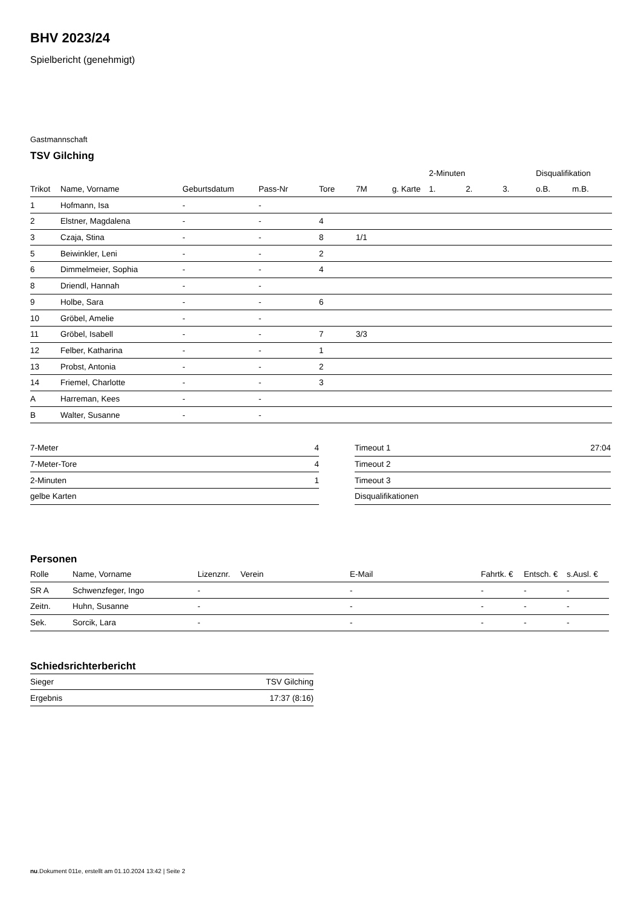BHV 2023/24
Spielbericht (genehmigt)
Gastmannschaft
TSV Gilching
| | | | | | | | 2-Minuten | | | Disqualifikation | |
| --- | --- | --- | --- | --- | --- | --- | --- | --- | --- | --- | --- |
| Trikot | Name, Vorname | Geburtsdatum | Pass-Nr | Tore | 7M | g. Karte | 1. | 2. | 3. | o.B. | m.B. |
| 1 | Hofmann, Isa | - | - | | | | | | | | |
| 2 | Elstner, Magdalena | - | - | 4 | | | | | | | |
| 3 | Czaja, Stina | - | - | 8 | 1/1 | | | | | | |
| 5 | Beiwinkler, Leni | - | - | 2 | | | | | | | |
| 6 | Dimmelmeier, Sophia | - | - | 4 | | | | | | | |
| 8 | Driendl, Hannah | - | - | | | | | | | | |
| 9 | Holbe, Sara | - | - | 6 | | | | | | | |
| 10 | Gröbel, Amelie | - | - | | | | | | | | |
| 11 | Gröbel, Isabell | - | - | 7 | 3/3 | | | | | | |
| 12 | Felber, Katharina | - | - | 1 | | | | | | | |
| 13 | Probst, Antonia | - | - | 2 | | | | | | | |
| 14 | Friemel, Charlotte | - | - | 3 | | | | | | | |
| A | Harreman, Kees | - | - | | | | | | | | |
| B | Walter, Susanne | - | - | | | | | | | | |
| 7-Meter | 4 |
| 7-Meter-Tore | 4 |
| 2-Minuten | 1 |
| gelbe Karten | |
| Timeout 1 | 27:04 |
| Timeout 2 | |
| Timeout 3 | |
| Disqualifikationen | |
Personen
| Rolle | Name, Vorname | Lizenznr. | Verein | E-Mail | Fahrtk. € | Entsch. € | s.Ausl. € |
| --- | --- | --- | --- | --- | --- | --- | --- |
| SR A | Schwenzfeger, Ingo | - | | - | - | - | - |
| Zeitn. | Huhn, Susanne | - | | - | - | - | - |
| Sek. | Sorcik, Lara | - | | - | - | - | - |
Schiedsrichterbericht
| Sieger | TSV Gilching |
| Ergebnis | 17:37 (8:16) |
nu.Dokument 011e, erstellt am 01.10.2024 13:42 | Seite 2